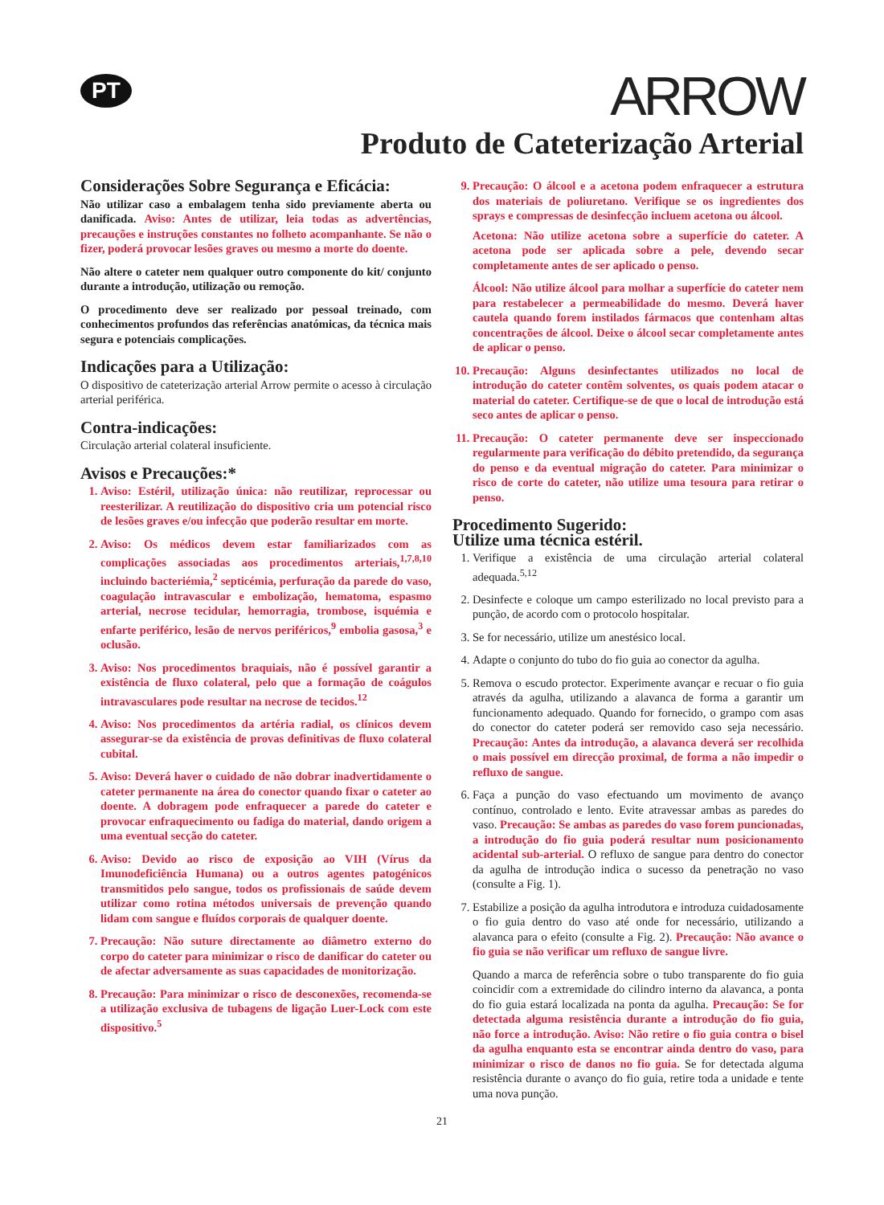PT
ARROW
Produto de Cateterização Arterial
Considerações Sobre Segurança e Eficácia:
Não utilizar caso a embalagem tenha sido previamente aberta ou danificada. Aviso: Antes de utilizar, leia todas as advertências, precauções e instruções constantes no folheto acompanhante. Se não o fizer, poderá provocar lesões graves ou mesmo a morte do doente.
Não altere o cateter nem qualquer outro componente do kit/ conjunto durante a introdução, utilização ou remoção.
O procedimento deve ser realizado por pessoal treinado, com conhecimentos profundos das referências anatómicas, da técnica mais segura e potenciais complicações.
Indicações para a Utilização:
O dispositivo de cateterização arterial Arrow permite o acesso à circulação arterial periférica.
Contra-indicações:
Circulação arterial colateral insuficiente.
Avisos e Precauções:*
1. Aviso: Estéril, utilização única: não reutilizar, reprocessar ou reesterilizar. A reutilização do dispositivo cria um potencial risco de lesões graves e/ou infecção que poderão resultar em morte.
2. Aviso: Os médicos devem estar familiarizados com as complicações associadas aos procedimentos arteriais,<sup>1,7,8,10</sup> incluindo bacteriémia,<sup>2</sup> septicémia, perfuração da parede do vaso, coagulação intravascular e embolização, hematoma, espasmo arterial, necrose tecidular, hemorragia, trombose, isquémia e enfarte periférico, lesão de nervos periféricos,<sup>9</sup> embolia gasosa,<sup>3</sup> e oclusão.
3. Aviso: Nos procedimentos braquiais, não é possível garantir a existência de fluxo colateral, pelo que a formação de coágulos intravasculares pode resultar na necrose de tecidos.<sup>12</sup>
4. Aviso: Nos procedimentos da artéria radial, os clínicos devem assegurar-se da existência de provas definitivas de fluxo colateral cubital.
5. Aviso: Deverá haver o cuidado de não dobrar inadvertidamente o cateter permanente na área do conector quando fixar o cateter ao doente. A dobragem pode enfraquecer a parede do cateter e provocar enfraquecimento ou fadiga do material, dando origem a uma eventual secção do cateter.
6. Aviso: Devido ao risco de exposição ao VIH (Vírus da Imunodeficiência Humana) ou a outros agentes patogénicos transmitidos pelo sangue, todos os profissionais de saúde devem utilizar como rotina métodos universais de prevenção quando lidam com sangue e fluídos corporais de qualquer doente.
7. Precaução: Não suture directamente ao diâmetro externo do corpo do cateter para minimizar o risco de danificar do cateter ou de afectar adversamente as suas capacidades de monitorização.
8. Precaução: Para minimizar o risco de desconexões, recomenda-se a utilização exclusiva de tubagens de ligação Luer-Lock com este dispositivo.<sup>5</sup>
9. Precaução: O álcool e a acetona podem enfraquecer a estrutura dos materiais de poliuretano. Verifique se os ingredientes dos sprays e compressas de desinfecção incluem acetona ou álcool.
Acetona: Não utilize acetona sobre a superfície do cateter. A acetona pode ser aplicada sobre a pele, devendo secar completamente antes de ser aplicado o penso.
Álcool: Não utilize álcool para molhar a superfície do cateter nem para restabelecer a permeabilidade do mesmo. Deverá haver cautela quando forem instilados fármacos que contenham altas concentrações de álcool. Deixe o álcool secar completamente antes de aplicar o penso.
10. Precaução: Alguns desinfectantes utilizados no local de introdução do cateter contêm solventes, os quais podem atacar o material do cateter. Certifique-se de que o local de introdução está seco antes de aplicar o penso.
11. Precaução: O cateter permanente deve ser inspeccionado regularmente para verificação do débito pretendido, da segurança do penso e da eventual migração do cateter. Para minimizar o risco de corte do cateter, não utilize uma tesoura para retirar o penso.
Procedimento Sugerido:
Utilize uma técnica estéril.
1. Verifique a existência de uma circulação arterial colateral adequada.<sup>5,12</sup>
2. Desinfecte e coloque um campo esterilizado no local previsto para a punção, de acordo com o protocolo hospitalar.
3. Se for necessário, utilize um anestésico local.
4. Adapte o conjunto do tubo do fio guia ao conector da agulha.
5. Remova o escudo protector. Experimente avançar e recuar o fio guia através da agulha, utilizando a alavanca de forma a garantir um funcionamento adequado. Quando for fornecido, o grampo com asas do conector do cateter poderá ser removido caso seja necessário. Precaução: Antes da introdução, a alavanca deverá ser recolhida o mais possível em direcção proximal, de forma a não impedir o refluxo de sangue.
6. Faça a punção do vaso efectuando um movimento de avanço contínuo, controlado e lento. Evite atravessar ambas as paredes do vaso. Precaução: Se ambas as paredes do vaso forem puncionadas, a introdução do fio guia poderá resultar num posicionamento acidental sub-arterial. O refluxo de sangue para dentro do conector da agulha de introdução indica o sucesso da penetração no vaso (consulte a Fig. 1).
7. Estabilize a posição da agulha introdutora e introduza cuidadosamente o fio guia dentro do vaso até onde for necessário, utilizando a alavanca para o efeito (consulte a Fig. 2). Precaução: Não avance o fio guia se não verificar um refluxo de sangue livre.
Quando a marca de referência sobre o tubo transparente do fio guia coincidir com a extremidade do cilindro interno da alavanca, a ponta do fio guia estará localizada na ponta da agulha. Precaução: Se for detectada alguma resistência durante a introdução do fio guia, não force a introdução. Aviso: Não retire o fio guia contra o bisel da agulha enquanto esta se encontrar ainda dentro do vaso, para minimizar o risco de danos no fio guia. Se for detectada alguma resistência durante o avanço do fio guia, retire toda a unidade e tente uma nova punção.
21